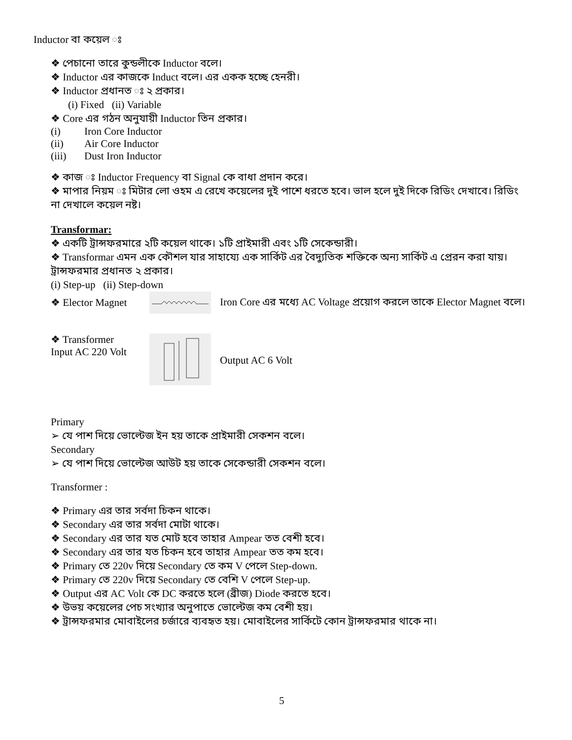Inductor বা কয়েল ঃ
❖ পেচানো তারে কুন্ডলীকে Inductor বলে।
❖ Inductor এর কাজকে Induct বলে। এর একক হচ্ছে হেনরী।
❖ Inductor প্রধানত ঃ ২ প্রকার।
(i) Fixed (ii) Variable
❖ Core এর গঠন অনুযায়ী Inductor তিন প্রকার।
(i) Iron Core Inductor
(ii) Air Core Inductor
(iii) Dust Iron Inductor
❖ কাজ ঃ Inductor Frequency বা Signal কে বাধা প্রদান করে।
❖ মাপার নিয়ম ঃ মিটার লো ওহম এ রেখে কয়েলের দুই পাশে ধরতে হবে। ভাল হলে দুই দিকে রিডিং দেখাবে। রিডিং না দেখালে কয়েল নষ্ট।
Transformar:
❖ একটি ট্রান্সফরমারে ২টি কয়েল থাকে। ১টি প্রাইমারী এবং ১টি সেকেন্ডারী।
❖ Transformar এমন এক কৌশল যার সাহায্যে এক সার্কিট এর বৈদ্যুতিক শক্তিকে অন্য সার্কিট এ প্রেরন করা যায়।
ট্রান্সফরমার প্রধানত ২ প্রকার।
(i) Step-up (ii) Step-down
❖ Elector Magnet Iron Core এর মধ্যে AC Voltage প্রয়োগ করলে তাকে Elector Magnet বলে।
❖ Transformer
Input AC 220 Volt Output AC 6 Volt
Primary
➢ যে পাশ দিয়ে ভোল্টেজ ইন হয় তাকে প্রাইমারী সেকশন বলে।
Secondary
➢ যে পাশ দিয়ে ভোল্টেজ আউট হয় তাকে সেকেন্ডারী সেকশন বলে।
Transformer :
❖ Primary এর তার সর্বদা চিকন থাকে।
❖ Secondary এর তার সর্বদা মোটা থাকে।
❖ Secondary এর তার যত মোট হবে তাহার Ampear তত বেশী হবে।
❖ Secondary এর তার যত চিকন হবে তাহার Ampear তত কম হবে।
❖ Primary তে 220v দিয়ে Secondary তে কম V পেলে Step-down.
❖ Primary তে 220v দিয়ে Secondary তে বেশি V পেলে Step-up.
❖ Output এর AC Volt কে DC করতে হলে (ব্রীজ) Diode করতে হবে।
❖ উভয় কয়েলের পেচ সংখ্যার অনুপাতে ভোল্টেজ কম বেশী হয়।
❖ ট্রান্সফরমার মোবাইলের চর্জারে ব্যবহৃত হয়। মোবাইলের সার্কিটে কোন ট্রান্সফরমার থাকে না।
5